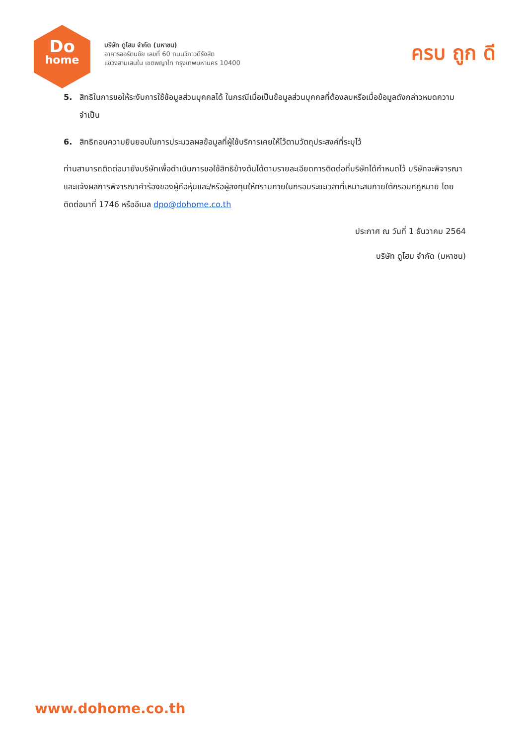Do
home
บริษัท ดูโฮม จำกัด (มหาชน)
อาคารออรัตนชัย เลขที่ 60 ถนนวิภาวดีรังสิต
แขวงสามเสนใน เขตพญาไท กรุงเทพมหานคร 10400
ครบ ถูก ดี
5. สิทธิในการขอให้ระงับการใช้ข้อมูลส่วนบุคคลได้ ในกรณีเมื่อเป็นข้อมูลส่วนบุคคลที่ต้องลบหรือเมื่อข้อมูลดังกล่าวหมดความจำเป็น
6. สิทธิถอนความยินยอมในการประมวลผลข้อมูลที่ผู้ใช้บริการเคยให้ไว้ตามวัตถุประสงค์ที่ระบุไว้
ท่านสามารถติดต่อมายังบริษัทเพื่อดำเนินการขอใช้สิทธิข้างต้นได้ตามรายละเอียดการติดต่อที่บริษัทได้กำหนดไว้ บริษัทจะพิจารณาและแจ้งผลการพิจารณาคำร้องของผู้ถือหุ้นและ/หรือผู้ลงทุนให้ทราบภายในกรอบระยะเวลาที่เหมาะสมภายใต้กรอบกฎหมาย โดยติดต่อมาที่ 1746 หรืออีเมล dpo@dohome.co.th
ประกาศ ณ วันที่ 1 ธันวาคม 2564
บริษัท ดูโฮม จำกัด (มหาชน)
www.dohome.co.th